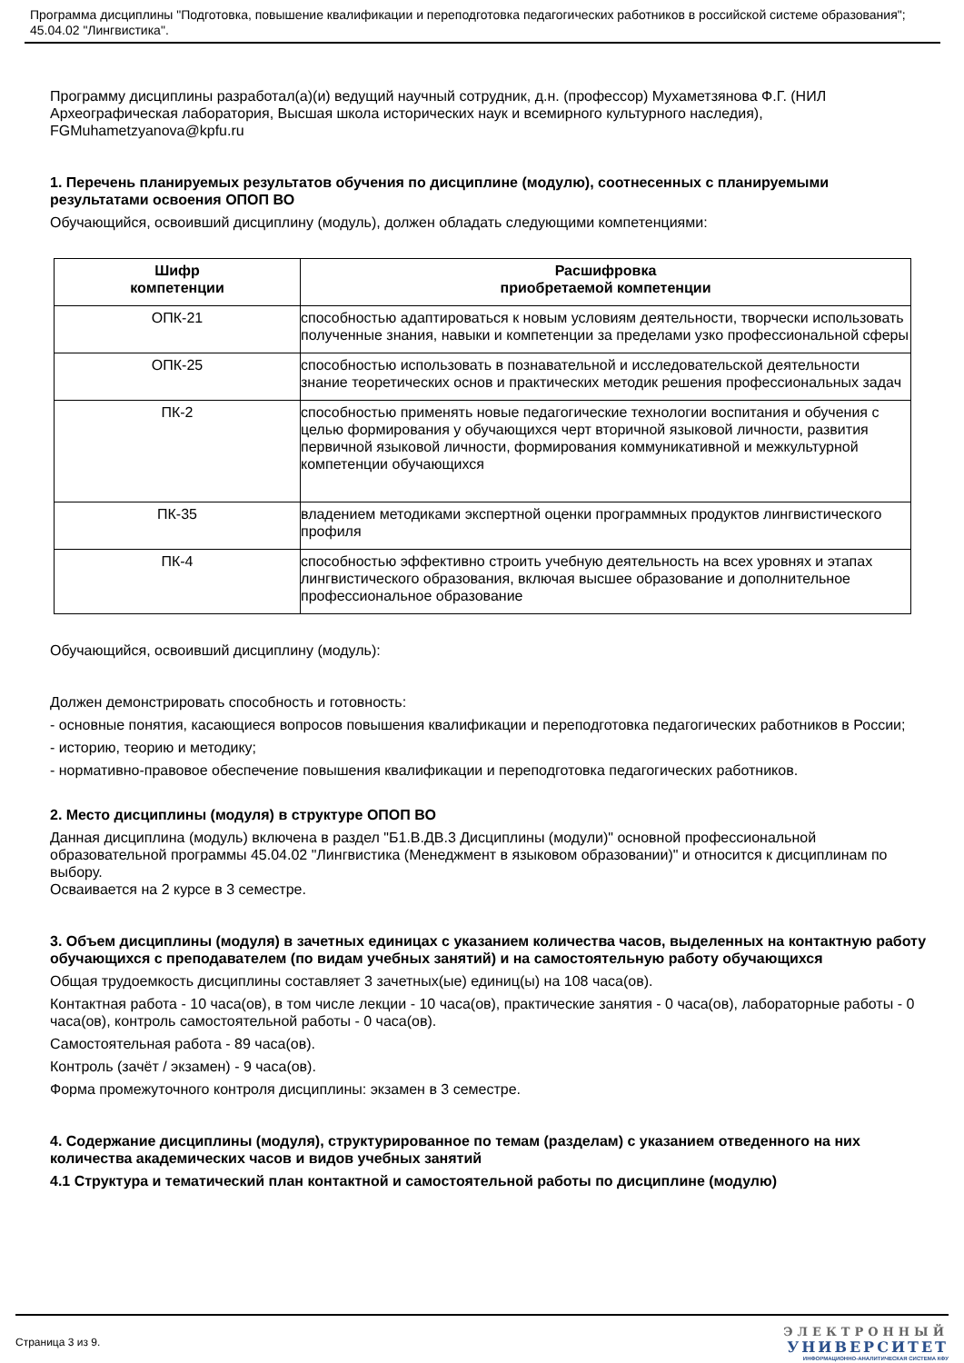Программа дисциплины "Подготовка, повышение квалификации и переподготовка педагогических работников в российской системе образования"; 45.04.02 "Лингвистика".
Программу дисциплины разработал(а)(и) ведущий научный сотрудник, д.н. (профессор) Мухаметзянова Ф.Г. (НИЛ Археографическая лаборатория, Высшая школа исторических наук и всемирного культурного наследия), FGMuhametzyanova@kpfu.ru
1. Перечень планируемых результатов обучения по дисциплине (модулю), соотнесенных с планируемыми результатами освоения ОПОП ВО
Обучающийся, освоивший дисциплину (модуль), должен обладать следующими компетенциями:
| Шифр компетенции | Расшифровка приобретаемой компетенции |
| --- | --- |
| ОПК-21 | способностью адаптироваться к новым условиям деятельности, творчески использовать полученные знания, навыки и компетенции за пределами узко профессиональной сферы |
| ОПК-25 | способностью использовать в познавательной и исследовательской деятельности знание теоретических основ и практических методик решения профессиональных задач |
| ПК-2 | способностью применять новые педагогические технологии воспитания и обучения с целью формирования у обучающихся черт вторичной языковой личности, развития первичной языковой личности, формирования коммуникативной и межкультурной компетенции обучающихся |
| ПК-35 | владением методиками экспертной оценки программных продуктов лингвистического профиля |
| ПК-4 | способностью эффективно строить учебную деятельность на всех уровнях и этапах лингвистического образования, включая высшее образование и дополнительное профессиональное образование |
Обучающийся, освоивший дисциплину (модуль):
Должен демонстрировать способность и готовность:
- основные понятия, касающиеся вопросов повышения квалификации и переподготовка педагогических работников в России;
- историю, теорию и методику;
- нормативно-правовое обеспечение повышения квалификации и переподготовка педагогических работников.
2. Место дисциплины (модуля) в структуре ОПОП ВО
Данная дисциплина (модуль) включена в раздел "Б1.В.ДВ.3 Дисциплины (модули)" основной профессиональной образовательной программы 45.04.02 "Лингвистика (Менеджмент в языковом образовании)" и относится к дисциплинам по выбору.
Осваивается на 2 курсе в 3 семестре.
3. Объем дисциплины (модуля) в зачетных единицах с указанием количества часов, выделенных на контактную работу обучающихся с преподавателем (по видам учебных занятий) и на самостоятельную работу обучающихся
Общая трудоемкость дисциплины составляет 3 зачетных(ые) единиц(ы) на 108 часа(ов).
Контактная работа - 10 часа(ов), в том числе лекции - 10 часа(ов), практические занятия - 0 часа(ов), лабораторные работы - 0 часа(ов), контроль самостоятельной работы - 0 часа(ов).
Самостоятельная работа - 89 часа(ов).
Контроль (зачёт / экзамен) - 9 часа(ов).
Форма промежуточного контроля дисциплины: экзамен в 3 семестре.
4. Содержание дисциплины (модуля), структурированное по темам (разделам) с указанием отведенного на них количества академических часов и видов учебных занятий
4.1 Структура и тематический план контактной и самостоятельной работы по дисциплине (модулю)
Страница 3 из 9.
ЭЛЕКТРОННЫЙ
УНИВЕРСИТЕТ
ИНФОРМАЦИОННО-АНАЛИТИЧЕСКАЯ СИСТЕМА КФУ